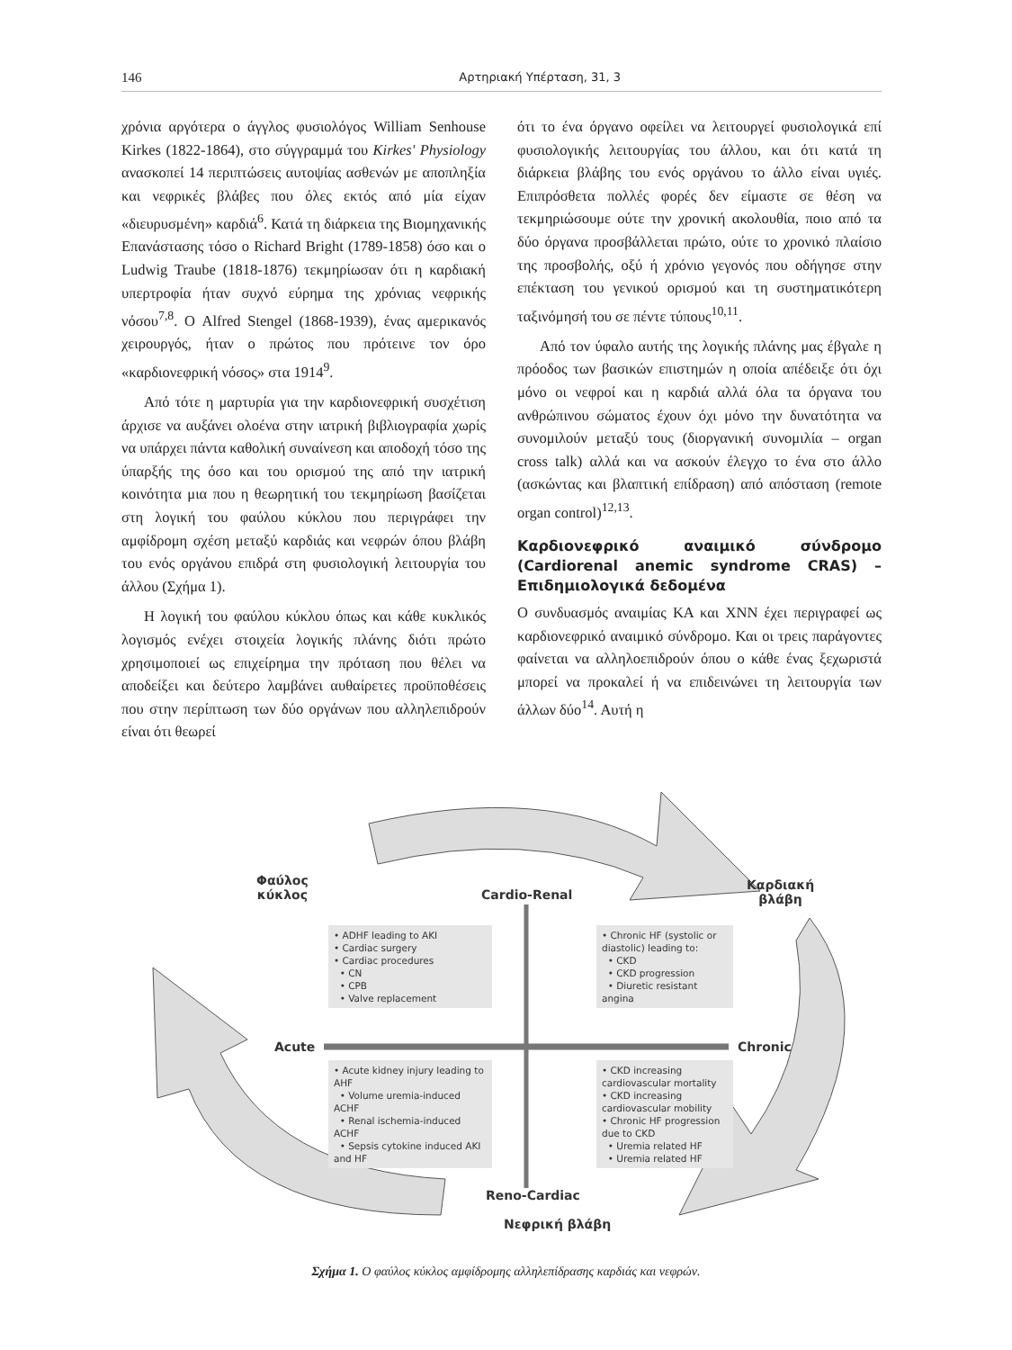146 Αρτηριακή Υπέρταση, 31, 3
χρόνια αργότερα ο άγγλος φυσιολόγος William Senhouse Kirkes (1822-1864), στο σύγγραμμά του Kirkes' Physiology ανασκοπεί 14 περιπτώσεις αυτοψίας ασθενών με αποπληξία και νεφρικές βλάβες που όλες εκτός από μία είχαν «διευρυσμένη» καρδιά<sup>6</sup>. Κατά τη διάρκεια της Βιομηχανικής Επανάστασης τόσο ο Richard Bright (1789-1858) όσο και ο Ludwig Traube (1818-1876) τεκμηρίωσαν ότι η καρδιακή υπερτροφία ήταν συχνό εύρημα της χρόνιας νεφρικής νόσου<sup>7,8</sup>. Ο Alfred Stengel (1868-1939), ένας αμερικανός χειρουργός, ήταν ο πρώτος που πρότεινε τον όρο «καρδιονεφρική νόσος» στα 1914<sup>9</sup>.
Από τότε η μαρτυρία για την καρδιονεφρική συσχέτιση άρχισε να αυξάνει ολοένα στην ιατρική βιβλιογραφία χωρίς να υπάρχει πάντα καθολική συναίνεση και αποδοχή τόσο της ύπαρξής της όσο και του ορισμού της από την ιατρική κοινότητα μια που η θεωρητική του τεκμηρίωση βασίζεται στη λογική του φαύλου κύκλου που περιγράφει την αμφίδρομη σχέση μεταξύ καρδιάς και νεφρών όπου βλάβη του ενός οργάνου επιδρά στη φυσιολογική λειτουργία του άλλου (Σχήμα 1).
Η λογική του φαύλου κύκλου όπως και κάθε κυκλικός λογισμός ενέχει στοιχεία λογικής πλάνης διότι πρώτο χρησιμοποιεί ως επιχείρημα την πρόταση που θέλει να αποδείξει και δεύτερο λαμβάνει αυθαίρετες προϋποθέσεις που στην περίπτωση των δύο οργάνων που αλληλεπιδρούν είναι ότι θεωρεί
ότι το ένα όργανο οφείλει να λειτουργεί φυσιολογικά επί φυσιολογικής λειτουργίας του άλλου, και ότι κατά τη διάρκεια βλάβης του ενός οργάνου το άλλο είναι υγιές. Επιπρόσθετα πολλές φορές δεν είμαστε σε θέση να τεκμηριώσουμε ούτε την χρονική ακολουθία, ποιο από τα δύο όργανα προσβάλλεται πρώτο, ούτε το χρονικό πλαίσιο της προσβολής, οξύ ή χρόνιο γεγονός που οδήγησε στην επέκταση του γενικού ορισμού και τη συστηματικότερη ταξινόμησή του σε πέντε τύπους<sup>10,11</sup>.
Από τον ύφαλο αυτής της λογικής πλάνης μας έβγαλε η πρόοδος των βασικών επιστημών η οποία απέδειξε ότι όχι μόνο οι νεφροί και η καρδιά αλλά όλα τα όργανα του ανθρώπινου σώματος έχουν όχι μόνο την δυνατότητα να συνομιλούν μεταξύ τους (διοργανική συνομιλία – organ cross talk) αλλά και να ασκούν έλεγχο το ένα στο άλλο (ασκώντας και βλαπτική επίδραση) από απόσταση (remote organ control)<sup>12,13</sup>.
Καρδιονεφρικό αναιμικό σύνδρομο (Cardiorenal anemic syndrome CRAS) – Επιδημιολογικά δεδομένα
Ο συνδυασμός αναιμίας ΚΑ και ΧΝΝ έχει περιγραφεί ως καρδιονεφρικό αναιμικό σύνδρομο. Και οι τρεις παράγοντες φαίνεται να αλληλοεπιδρούν όπου ο κάθε ένας ξεχωριστά μπορεί να προκαλεί ή να επιδεινώνει τη λειτουργία των άλλων δύο<sup>14</sup>. Αυτή η
Φαύλος
κύκλος
Καρδιακή
βλάβη
Cardio-Renal
Acute Chronic
Reno-Cardiac
Νεφρική βλάβη
• ADHF leading to AKI
• Cardiac surgery
• Cardiac procedures
• CN
• CPB
• Valve replacement
• Chronic HF (systolic or diastolic) leading to:
• CKD
• CKD progression
• Diuretic resistant angina
• Acute kidney injury leading to AHF
• Volume uremia-induced ACHF
• Renal ischemia-induced ACHF
• Sepsis cytokine induced AKI and HF
• CKD increasing cardiovascular mortality
• CKD increasing cardiovascular mobility
• Chronic HF progression due to CKD
• Uremia related HF
• Uremia related HF
Σχήμα 1. Ο φαύλος κύκλος αμφίδρομης αλληλεπίδρασης καρδιάς και νεφρών.